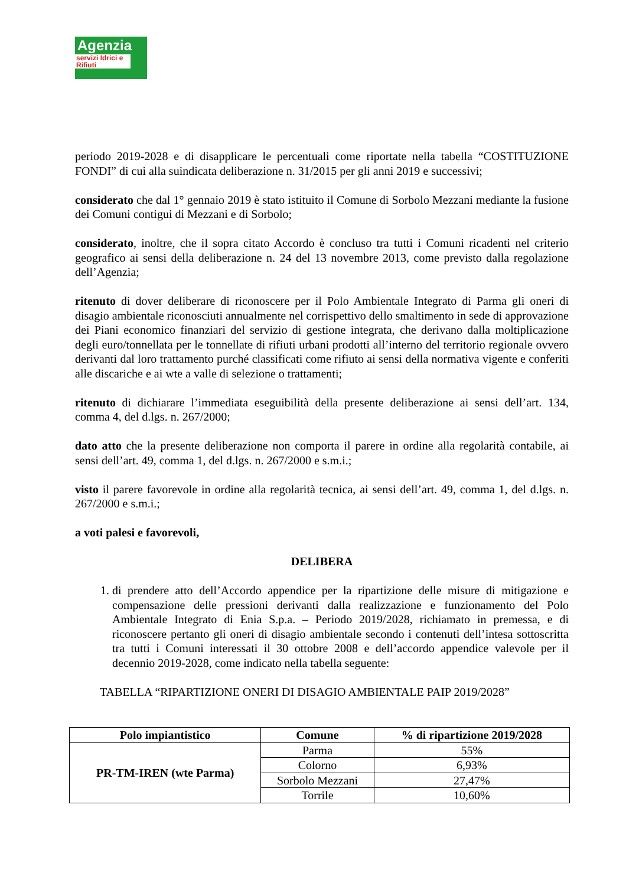Agenzia
servizi Idrici e Rifiuti
periodo 2019-2028 e di disapplicare le percentuali come riportate nella tabella “COSTITUZIONE FONDI” di cui alla suindicata deliberazione n. 31/2015 per gli anni 2019 e successivi;
considerato che dal 1° gennaio 2019 è stato istituito il Comune di Sorbolo Mezzani mediante la fusione dei Comuni contigui di Mezzani e di Sorbolo;
considerato, inoltre, che il sopra citato Accordo è concluso tra tutti i Comuni ricadenti nel criterio geografico ai sensi della deliberazione n. 24 del 13 novembre 2013, come previsto dalla regolazione dell’Agenzia;
ritenuto di dover deliberare di riconoscere per il Polo Ambientale Integrato di Parma gli oneri di disagio ambientale riconosciuti annualmente nel corrispettivo dello smaltimento in sede di approvazione dei Piani economico finanziari del servizio di gestione integrata, che derivano dalla moltiplicazione degli euro/tonnellata per le tonnellate di rifiuti urbani prodotti all’interno del territorio regionale ovvero derivanti dal loro trattamento purché classificati come rifiuto ai sensi della normativa vigente e conferiti alle discariche e ai wte a valle di selezione o trattamenti;
ritenuto di dichiarare l’immediata eseguibilità della presente deliberazione ai sensi dell’art. 134, comma 4, del d.lgs. n. 267/2000;
dato atto che la presente deliberazione non comporta il parere in ordine alla regolarità contabile, ai sensi dell’art. 49, comma 1, del d.lgs. n. 267/2000 e s.m.i.;
visto il parere favorevole in ordine alla regolarità tecnica, ai sensi dell’art. 49, comma 1, del d.lgs. n. 267/2000 e s.m.i.;
a voti palesi e favorevoli,
DELIBERA
1. di prendere atto dell’Accordo appendice per la ripartizione delle misure di mitigazione e compensazione delle pressioni derivanti dalla realizzazione e funzionamento del Polo Ambientale Integrato di Enia S.p.a. – Periodo 2019/2028, richiamato in premessa, e di riconoscere pertanto gli oneri di disagio ambientale secondo i contenuti dell’intesa sottoscritta tra tutti i Comuni interessati il 30 ottobre 2008 e dell’accordo appendice valevole per il decennio 2019-2028, come indicato nella tabella seguente:
TABELLA “RIPARTIZIONE ONERI DI DISAGIO AMBIENTALE PAIP 2019/2028”
| Polo impiantistico | Comune | % di ripartizione 2019/2028 |
| --- | --- | --- |
| PR-TM-IREN (wte Parma) | Parma | 55% |
| | Colorno | 6,93% |
| | Sorbolo Mezzani | 27,47% |
| | Torrile | 10,60% |